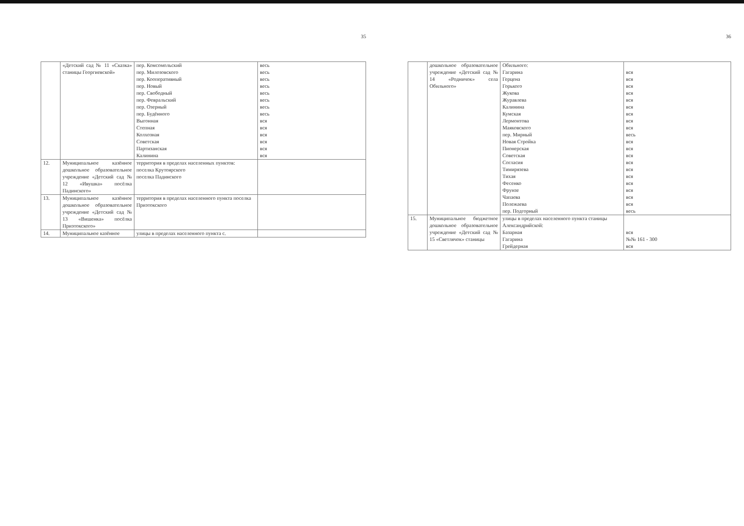35
| | «Детский сад № 11 «Сказка» станицы Георгиевской» | пер. Комсомольский пер. Милозовского пер. Кооперативный пер. Новый пер. Свободный пер. Февральский пер. Озерный пер. Будённого Выгонная Степная Колхозная Советская Партизанская Калинина | весь весь весь весь весь весь весь весь вся вся вся вся вся вся |
| 12. | Муниципальное казённое дошкольное образовательное учреждение «Детский сад № 12 «Ивушка» посёлка Падинского» | территория в пределах населенных пунктов: поселка Крутоярского поселка Падинского | |
| 13. | Муниципальное казённое дошкольное образовательное учреждение «Детский сад № 13 «Вишенка» посёлка Приэтокского» | территория в пределах населенного пункта поселка Приэтокского | |
| 14. | Муниципальное казённое | улицы в пределах населенного пункта с. | |
36
| | дошкольное образовательное учреждение «Детский сад № 14 «Родничок» села Обильного» | Обильного: Гагарина Герцена Горького Жукова Журавлева Калинина Кумская Лермонтова Маяковского пер. Мирный Новая Стройка Пионерская Советская Согласия Тимирязева Тихая Фесенко Фрунзе Чапаева Полежаева пер. Подгорный | вся вся вся вся вся вся вся вся вся весь вся вся вся вся вся вся вся вся вся вся весь |
| 15. | Муниципальное бюджетное дошкольное образовательное учреждение «Детский сад № 15 «Светлячок» станицы | улицы в пределах населенного пункта станицы Александрийской: Базарная Гагарина Грейдерная | вся №№ 161 - 300 вся |